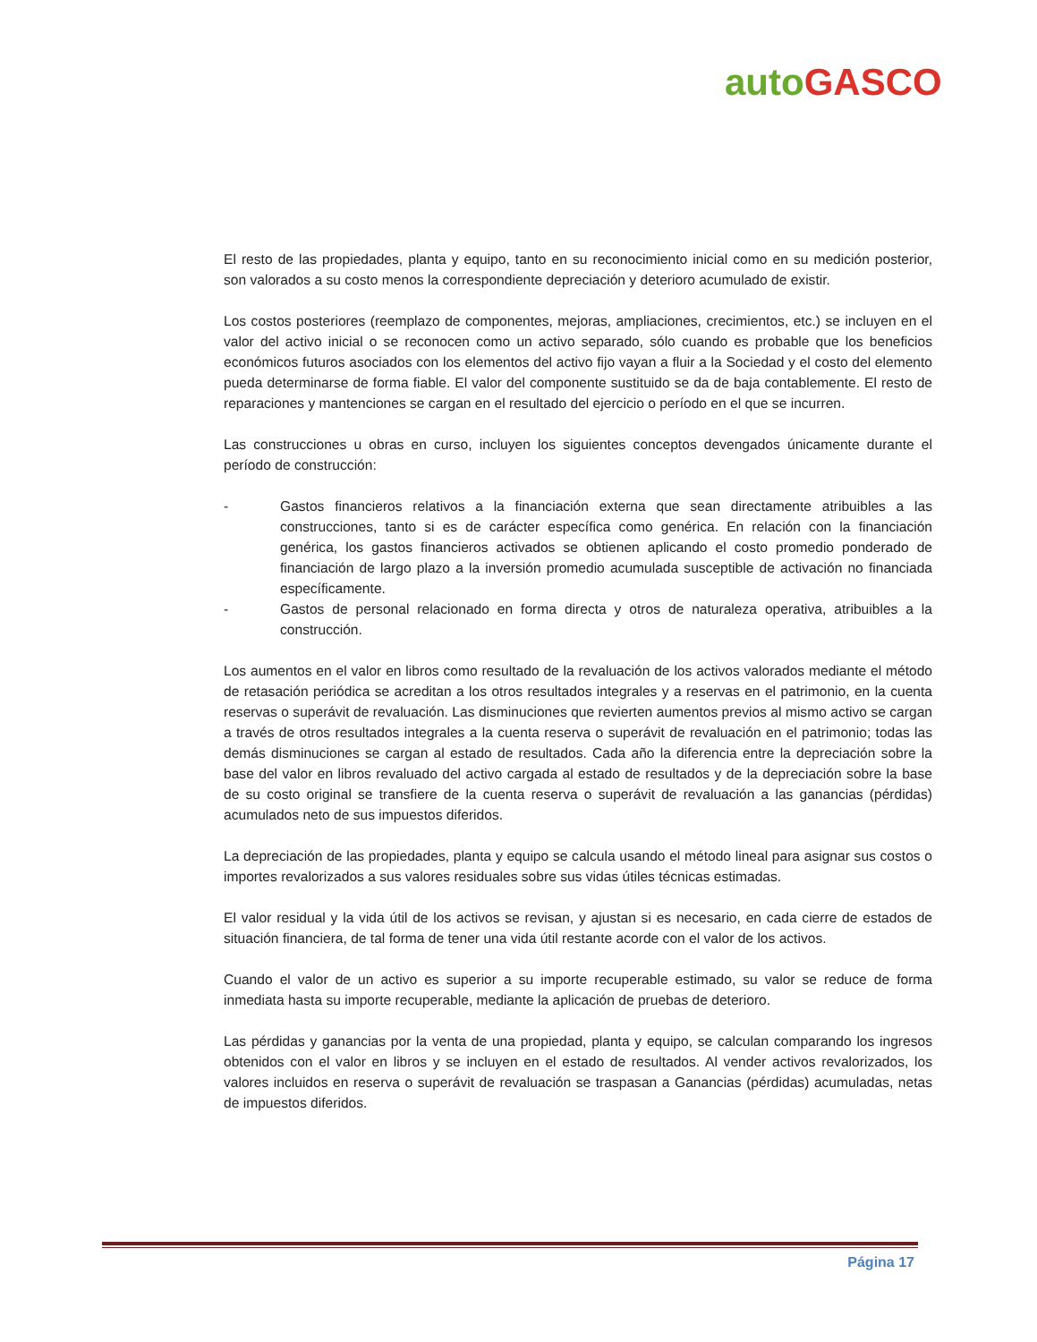auto GASCO
El resto de las propiedades, planta y equipo, tanto en su reconocimiento inicial como en su medición posterior, son valorados a su costo menos la correspondiente depreciación y deterioro acumulado de existir.
Los costos posteriores (reemplazo de componentes, mejoras, ampliaciones, crecimientos, etc.) se incluyen en el valor del activo inicial o se reconocen como un activo separado, sólo cuando es probable que los beneficios económicos futuros asociados con los elementos del activo fijo vayan a fluir a la Sociedad y el costo del elemento pueda determinarse de forma fiable. El valor del componente sustituido se da de baja contablemente. El resto de reparaciones y mantenciones se cargan en el resultado del ejercicio o período en el que se incurren.
Las construcciones u obras en curso, incluyen los siguientes conceptos devengados únicamente durante el período de construcción:
- Gastos financieros relativos a la financiación externa que sean directamente atribuibles a las construcciones, tanto si es de carácter específica como genérica. En relación con la financiación genérica, los gastos financieros activados se obtienen aplicando el costo promedio ponderado de financiación de largo plazo a la inversión promedio acumulada susceptible de activación no financiada específicamente.
- Gastos de personal relacionado en forma directa y otros de naturaleza operativa, atribuibles a la construcción.
Los aumentos en el valor en libros como resultado de la revaluación de los activos valorados mediante el método de retasación periódica se acreditan a los otros resultados integrales y a reservas en el patrimonio, en la cuenta reservas o superávit de revaluación. Las disminuciones que revierten aumentos previos al mismo activo se cargan a través de otros resultados integrales a la cuenta reserva o superávit de revaluación en el patrimonio; todas las demás disminuciones se cargan al estado de resultados. Cada año la diferencia entre la depreciación sobre la base del valor en libros revaluado del activo cargada al estado de resultados y de la depreciación sobre la base de su costo original se transfiere de la cuenta reserva o superávit de revaluación a las ganancias (pérdidas) acumulados neto de sus impuestos diferidos.
La depreciación de las propiedades, planta y equipo se calcula usando el método lineal para asignar sus costos o importes revalorizados a sus valores residuales sobre sus vidas útiles técnicas estimadas.
El valor residual y la vida útil de los activos se revisan, y ajustan si es necesario, en cada cierre de estados de situación financiera, de tal forma de tener una vida útil restante acorde con el valor de los activos.
Cuando el valor de un activo es superior a su importe recuperable estimado, su valor se reduce de forma inmediata hasta su importe recuperable, mediante la aplicación de pruebas de deterioro.
Las pérdidas y ganancias por la venta de una propiedad, planta y equipo, se calculan comparando los ingresos obtenidos con el valor en libros y se incluyen en el estado de resultados. Al vender activos revalorizados, los valores incluidos en reserva o superávit de revaluación se traspasan a Ganancias (pérdidas) acumuladas, netas de impuestos diferidos.
Página 17